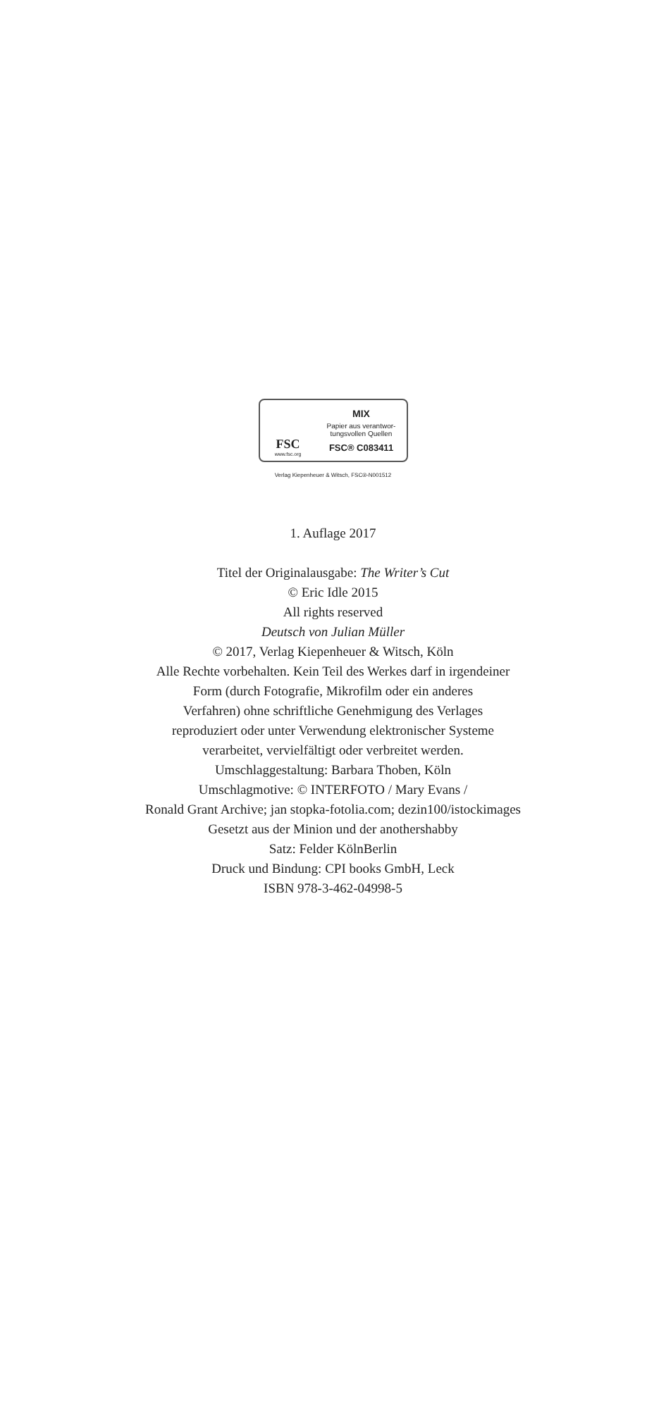FSC
www.fsc.org
MIX
Papier aus verantwor-
tungsvollen Quellen
FSC® C083411
Verlag Kiepenheuer & Witsch, FSC®-N001512
1. Auflage 2017
Titel der Originalausgabe: The Writer’s Cut
© Eric Idle 2015
All rights reserved
Deutsch von Julian Müller
© 2017, Verlag Kiepenheuer & Witsch, Köln
Alle Rechte vorbehalten. Kein Teil des Werkes darf in irgendeiner
Form (durch Fotografie, Mikrofilm oder ein anderes
Verfahren) ohne schriftliche Genehmigung des Verlages
reproduziert oder unter Verwendung elektronischer Systeme
verarbeitet, vervielfältigt oder verbreitet werden.
Umschlaggestaltung: Barbara Thoben, Köln
Umschlagmotive: © INTERFOTO / Mary Evans /
Ronald Grant Archive; jan stopka-fotolia.com; dezin100/istockimages
Gesetzt aus der Minion und der anothershabby
Satz: Felder KölnBerlin
Druck und Bindung: CPI books GmbH, Leck
ISBN 978-3-462-04998-5